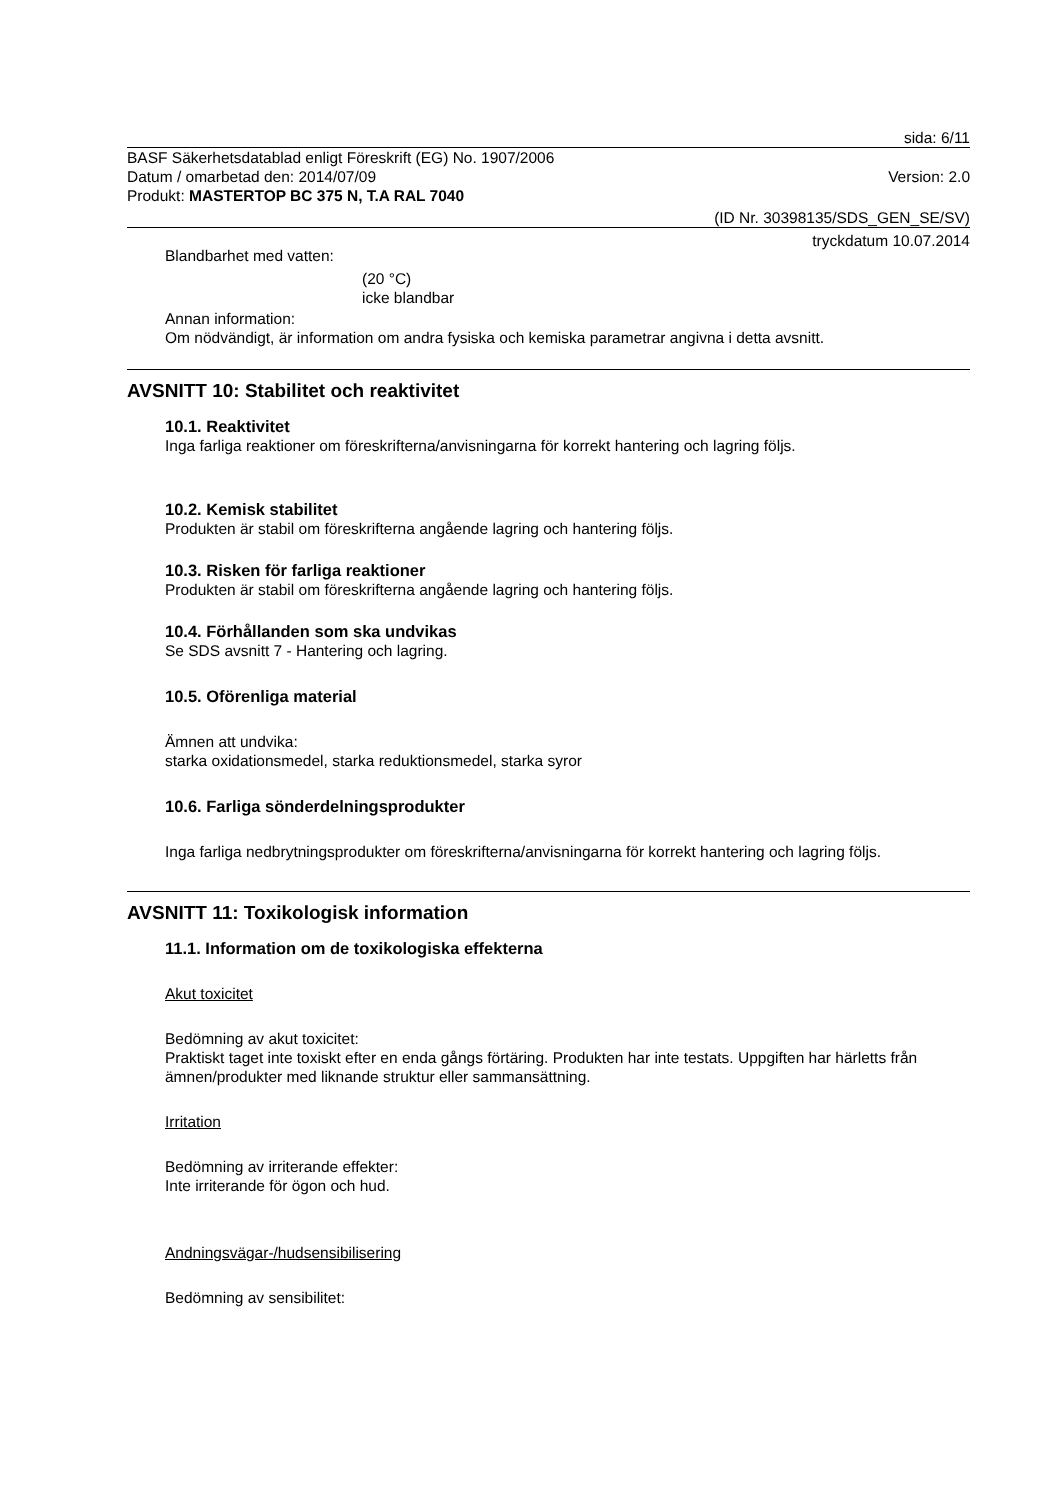sida: 6/11
BASF Säkerhetsdatablad enligt Föreskrift (EG) No. 1907/2006
Datum / omarbetad den: 2014/07/09
Version: 2.0
Produkt: MASTERTOP BC 375 N, T.A RAL 7040
(ID Nr. 30398135/SDS_GEN_SE/SV)
tryckdatum 10.07.2014
Blandbarhet med vatten:
(20 °C)
icke blandbar
Annan information:
Om nödvändigt, är information om andra fysiska och kemiska parametrar angivna i detta avsnitt.
AVSNITT 10: Stabilitet och reaktivitet
10.1. Reaktivitet
Inga farliga reaktioner om föreskrifterna/anvisningarna för korrekt hantering och lagring följs.
10.2. Kemisk stabilitet
Produkten är stabil om föreskrifterna angående lagring och hantering följs.
10.3. Risken för farliga reaktioner
Produkten är stabil om föreskrifterna angående lagring och hantering följs.
10.4. Förhållanden som ska undvikas
Se SDS avsnitt 7 - Hantering och lagring.
10.5. Oförenliga material
Ämnen att undvika:
starka oxidationsmedel, starka reduktionsmedel, starka syror
10.6. Farliga sönderdelningsprodukter
Inga farliga nedbrytningsprodukter om föreskrifterna/anvisningarna för korrekt hantering och lagring följs.
AVSNITT 11: Toxikologisk information
11.1. Information om de toxikologiska effekterna
Akut toxicitet
Bedömning av akut toxicitet:
Praktiskt taget inte toxiskt efter en enda gångs förtäring. Produkten har inte testats. Uppgiften har härletts från ämnen/produkter med liknande struktur eller sammansättning.
Irritation
Bedömning av irriterande effekter:
Inte irriterande för ögon och hud.
Andningsvägar-/hudsensibilisering
Bedömning av sensibilitet: